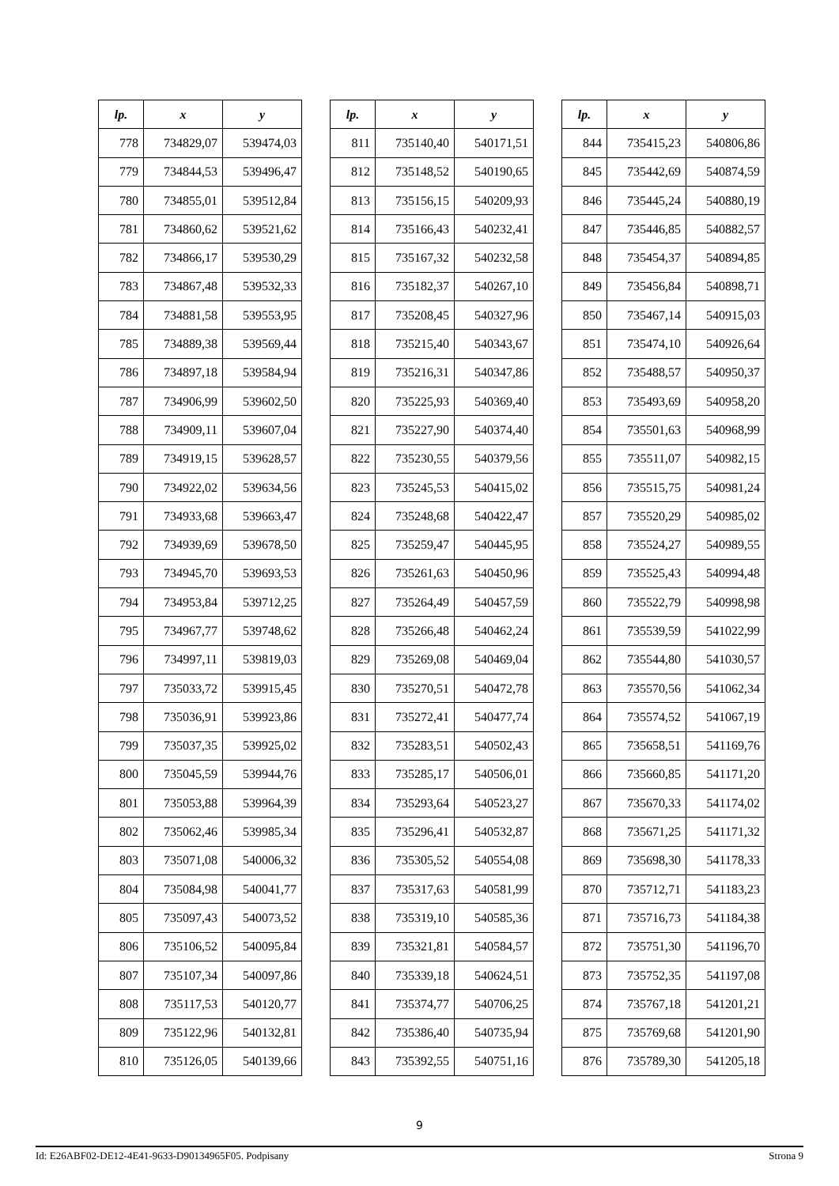| lp. | x | y |
| --- | --- | --- |
| 778 | 734829,07 | 539474,03 |
| 779 | 734844,53 | 539496,47 |
| 780 | 734855,01 | 539512,84 |
| 781 | 734860,62 | 539521,62 |
| 782 | 734866,17 | 539530,29 |
| 783 | 734867,48 | 539532,33 |
| 784 | 734881,58 | 539553,95 |
| 785 | 734889,38 | 539569,44 |
| 786 | 734897,18 | 539584,94 |
| 787 | 734906,99 | 539602,50 |
| 788 | 734909,11 | 539607,04 |
| 789 | 734919,15 | 539628,57 |
| 790 | 734922,02 | 539634,56 |
| 791 | 734933,68 | 539663,47 |
| 792 | 734939,69 | 539678,50 |
| 793 | 734945,70 | 539693,53 |
| 794 | 734953,84 | 539712,25 |
| 795 | 734967,77 | 539748,62 |
| 796 | 734997,11 | 539819,03 |
| 797 | 735033,72 | 539915,45 |
| 798 | 735036,91 | 539923,86 |
| 799 | 735037,35 | 539925,02 |
| 800 | 735045,59 | 539944,76 |
| 801 | 735053,88 | 539964,39 |
| 802 | 735062,46 | 539985,34 |
| 803 | 735071,08 | 540006,32 |
| 804 | 735084,98 | 540041,77 |
| 805 | 735097,43 | 540073,52 |
| 806 | 735106,52 | 540095,84 |
| 807 | 735107,34 | 540097,86 |
| 808 | 735117,53 | 540120,77 |
| 809 | 735122,96 | 540132,81 |
| 810 | 735126,05 | 540139,66 |
| lp. | x | y |
| --- | --- | --- |
| 811 | 735140,40 | 540171,51 |
| 812 | 735148,52 | 540190,65 |
| 813 | 735156,15 | 540209,93 |
| 814 | 735166,43 | 540232,41 |
| 815 | 735167,32 | 540232,58 |
| 816 | 735182,37 | 540267,10 |
| 817 | 735208,45 | 540327,96 |
| 818 | 735215,40 | 540343,67 |
| 819 | 735216,31 | 540347,86 |
| 820 | 735225,93 | 540369,40 |
| 821 | 735227,90 | 540374,40 |
| 822 | 735230,55 | 540379,56 |
| 823 | 735245,53 | 540415,02 |
| 824 | 735248,68 | 540422,47 |
| 825 | 735259,47 | 540445,95 |
| 826 | 735261,63 | 540450,96 |
| 827 | 735264,49 | 540457,59 |
| 828 | 735266,48 | 540462,24 |
| 829 | 735269,08 | 540469,04 |
| 830 | 735270,51 | 540472,78 |
| 831 | 735272,41 | 540477,74 |
| 832 | 735283,51 | 540502,43 |
| 833 | 735285,17 | 540506,01 |
| 834 | 735293,64 | 540523,27 |
| 835 | 735296,41 | 540532,87 |
| 836 | 735305,52 | 540554,08 |
| 837 | 735317,63 | 540581,99 |
| 838 | 735319,10 | 540585,36 |
| 839 | 735321,81 | 540584,57 |
| 840 | 735339,18 | 540624,51 |
| 841 | 735374,77 | 540706,25 |
| 842 | 735386,40 | 540735,94 |
| 843 | 735392,55 | 540751,16 |
| lp. | x | y |
| --- | --- | --- |
| 844 | 735415,23 | 540806,86 |
| 845 | 735442,69 | 540874,59 |
| 846 | 735445,24 | 540880,19 |
| 847 | 735446,85 | 540882,57 |
| 848 | 735454,37 | 540894,85 |
| 849 | 735456,84 | 540898,71 |
| 850 | 735467,14 | 540915,03 |
| 851 | 735474,10 | 540926,64 |
| 852 | 735488,57 | 540950,37 |
| 853 | 735493,69 | 540958,20 |
| 854 | 735501,63 | 540968,99 |
| 855 | 735511,07 | 540982,15 |
| 856 | 735515,75 | 540981,24 |
| 857 | 735520,29 | 540985,02 |
| 858 | 735524,27 | 540989,55 |
| 859 | 735525,43 | 540994,48 |
| 860 | 735522,79 | 540998,98 |
| 861 | 735539,59 | 541022,99 |
| 862 | 735544,80 | 541030,57 |
| 863 | 735570,56 | 541062,34 |
| 864 | 735574,52 | 541067,19 |
| 865 | 735658,51 | 541169,76 |
| 866 | 735660,85 | 541171,20 |
| 867 | 735670,33 | 541174,02 |
| 868 | 735671,25 | 541171,32 |
| 869 | 735698,30 | 541178,33 |
| 870 | 735712,71 | 541183,23 |
| 871 | 735716,73 | 541184,38 |
| 872 | 735751,30 | 541196,70 |
| 873 | 735752,35 | 541197,08 |
| 874 | 735767,18 | 541201,21 |
| 875 | 735769,68 | 541201,90 |
| 876 | 735789,30 | 541205,18 |
9
Id: E26ABF02-DE12-4E41-9633-D90134965F05. Podpisany Strona 9